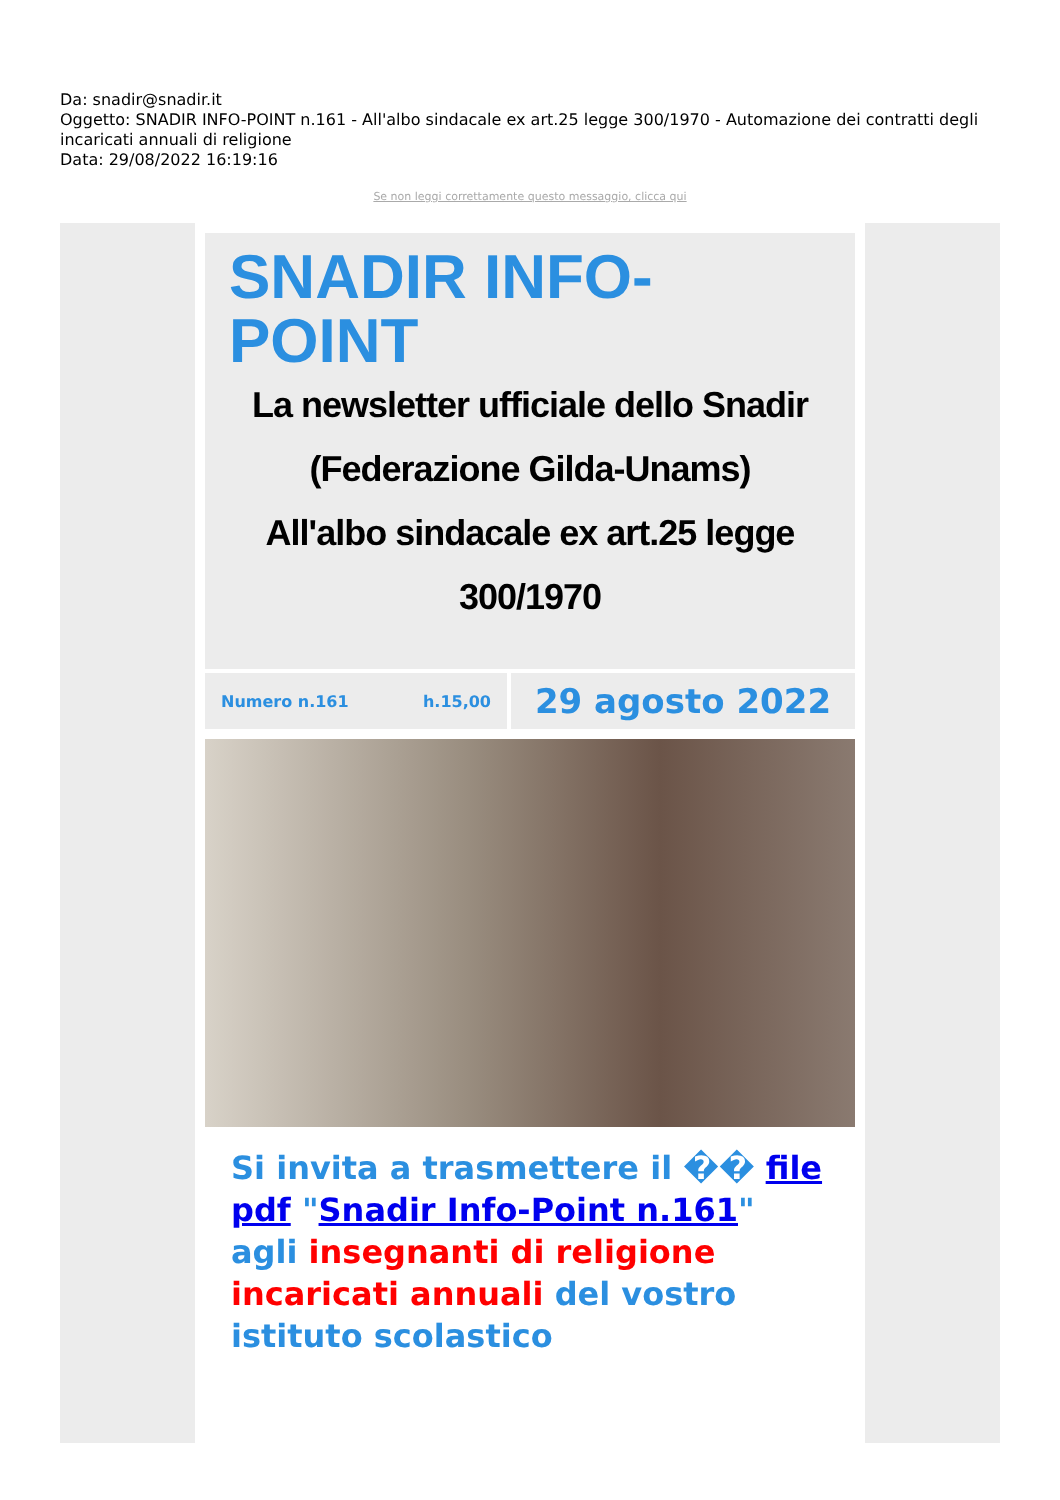Da: snadir@snadir.it
Oggetto: SNADIR INFO-POINT n.161 - All'albo sindacale ex art.25 legge 300/1970 - Automazione dei contratti degli incaricati annuali di religione
Data: 29/08/2022 16:19:16
Se non leggi correttamente questo messaggio, clicca qui
SNADIR INFO-POINT
La newsletter ufficiale dello Snadir (Federazione Gilda-Unams)
All'albo sindacale ex art.25 legge 300/1970
Numero n.161 h.15,00
29 agosto 2022
Si invita a trasmettere il �� file pdf "Snadir Info-Point n.161" agli insegnanti di religione incaricati annuali del vostro istituto scolastico